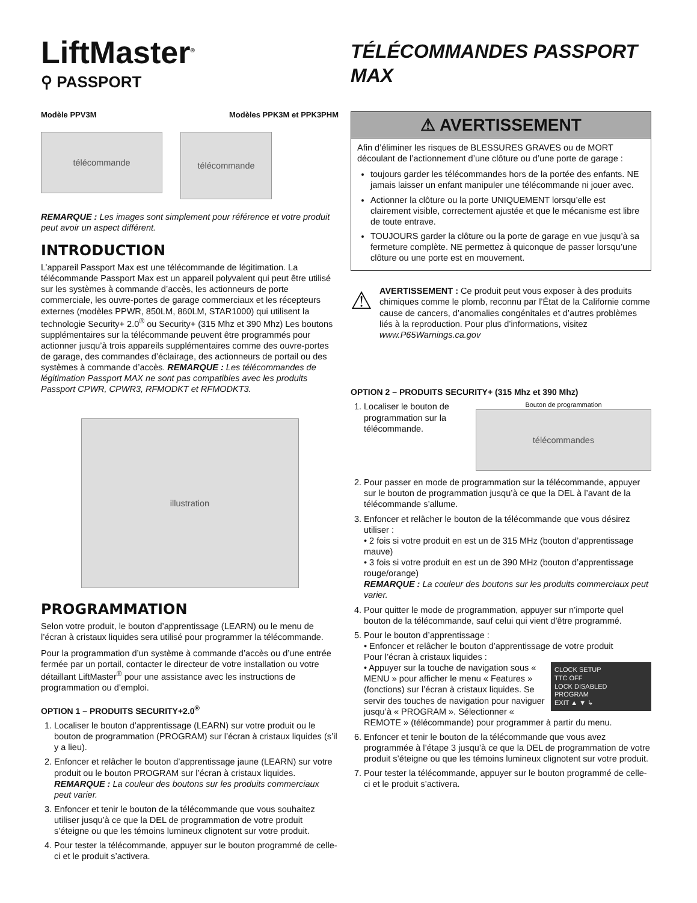LiftMaster<sup>®</sup>
⚲ PASSPORT
Modèle PPV3M Modèles PPK3M et PPK3PHM
télécommande
télécommande
REMARQUE : Les images sont simplement pour référence et votre produit peut avoir un aspect différent.
INTRODUCTION
L’appareil Passport Max est une télécommande de légitimation. La télécommande Passport Max est un appareil polyvalent qui peut être utilisé sur les systèmes à commande d’accès, les actionneurs de porte commerciale, les ouvre-portes de garage commerciaux et les récepteurs externes (modèles PPWR, 850LM, 860LM, STAR1000) qui utilisent la technologie Security+ 2.0<sup>®</sup> ou Security+ (315 Mhz et 390 Mhz) Les boutons supplémentaires sur la télécommande peuvent être programmés pour actionner jusqu’à trois appareils supplémentaires comme des ouvre-portes de garage, des commandes d’éclairage, des actionneurs de portail ou des systèmes à commande d’accès. REMARQUE : Les télécommandes de légitimation Passport MAX ne sont pas compatibles avec les produits Passport CPWR, CPWR3, RFMODKT et RFMODKT3.
illustration
PROGRAMMATION
Selon votre produit, le bouton d’apprentissage (LEARN) ou le menu de l’écran à cristaux liquides sera utilisé pour programmer la télécommande.
Pour la programmation d’un système à commande d’accès ou d’une entrée fermée par un portail, contacter le directeur de votre installation ou votre détaillant LiftMaster<sup>®</sup> pour une assistance avec les instructions de programmation ou d’emploi.
OPTION 1 – PRODUITS SECURITY+2.0<sup>®</sup>
1. Localiser le bouton d’apprentissage (LEARN) sur votre produit ou le bouton de programmation (PROGRAM) sur l’écran à cristaux liquides (s’il y a lieu).
2. Enfoncer et relâcher le bouton d’apprentissage jaune (LEARN) sur votre produit ou le bouton PROGRAM sur l’écran à cristaux liquides. REMARQUE : La couleur des boutons sur les produits commerciaux peut varier.
3. Enfoncer et tenir le bouton de la télécommande que vous souhaitez utiliser jusqu’à ce que la DEL de programmation de votre produit s’éteigne ou que les témoins lumineux clignotent sur votre produit.
4. Pour tester la télécommande, appuyer sur le bouton programmé de celle-ci et le produit s’activera.
TÉLÉCOMMANDES PASSPORT MAX
⚠ AVERTISSEMENT
Afin d’éliminer les risques de BLESSURES GRAVES ou de MORT découlant de l’actionnement d’une clôture ou d’une porte de garage :
toujours garder les télécommandes hors de la portée des enfants. NE jamais laisser un enfant manipuler une télécommande ni jouer avec.
Actionner la clôture ou la porte UNIQUEMENT lorsqu’elle est clairement visible, correctement ajustée et que le mécanisme est libre de toute entrave.
TOUJOURS garder la clôture ou la porte de garage en vue jusqu’à sa fermeture complète. NE permettez à quiconque de passer lorsqu’une clôture ou une porte est en mouvement.
⚠
AVERTISSEMENT : Ce produit peut vous exposer à des produits chimiques comme le plomb, reconnu par l’État de la Californie comme cause de cancers, d’anomalies congénitales et d’autres problèmes liés à la reproduction. Pour plus d’informations, visitez www.P65Warnings.ca.gov
OPTION 2 – PRODUITS SECURITY+ (315 Mhz et 390 Mhz)
1. Localiser le bouton de programmation sur la télécommande.
Bouton de programmation
télécommandes
2. Pour passer en mode de programmation sur la télécommande, appuyer sur le bouton de programmation jusqu’à ce que la DEL à l’avant de la télécommande s’allume.
3. Enfoncer et relâcher le bouton de la télécommande que vous désirez utiliser :
• 2 fois si votre produit en est un de 315 MHz (bouton d’apprentissage mauve)
• 3 fois si votre produit en est un de 390 MHz (bouton d’apprentissage rouge/orange)
REMARQUE : La couleur des boutons sur les produits commerciaux peut varier.
4. Pour quitter le mode de programmation, appuyer sur n’importe quel bouton de la télécommande, sauf celui qui vient d’être programmé.
5. Pour le bouton d’apprentissage :
• Enfoncer et relâcher le bouton d’apprentissage de votre produit
Pour l’écran à cristaux liquides :
CLOCK SETUP
TTC OFF
LOCK DISABLED
PROGRAM
EXIT ▲ ▼ ↳
• Appuyer sur la touche de navigation sous « MENU » pour afficher le menu « Features » (fonctions) sur l’écran à cristaux liquides. Se servir des touches de navigation pour naviguer jusqu’à « PROGRAM ». Sélectionner « REMOTE » (télécommande) pour programmer à partir du menu.
6. Enfoncer et tenir le bouton de la télécommande que vous avez programmée à l’étape 3 jusqu’à ce que la DEL de programmation de votre produit s’éteigne ou que les témoins lumineux clignotent sur votre produit.
7. Pour tester la télécommande, appuyer sur le bouton programmé de celle-ci et le produit s’activera.